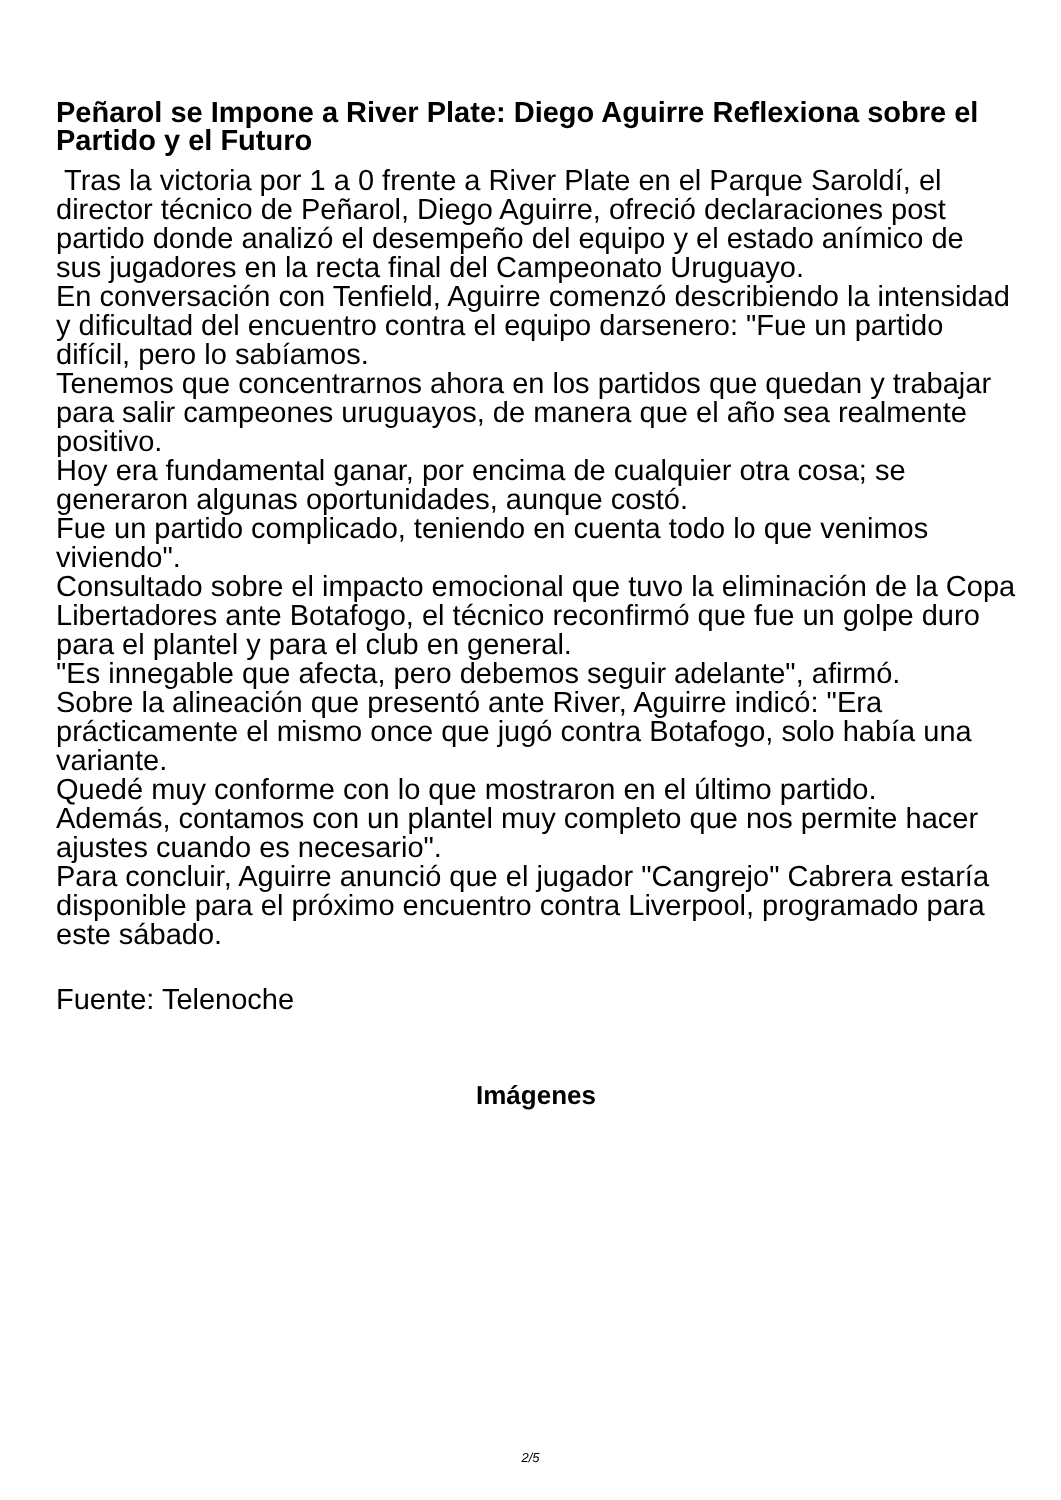Peñarol se Impone a River Plate: Diego Aguirre Reflexiona sobre el Partido y el Futuro
Tras la victoria por 1 a 0 frente a River Plate en el Parque Saroldí, el director técnico de Peñarol, Diego Aguirre, ofreció declaraciones post partido donde analizó el desempeño del equipo y el estado anímico de sus jugadores en la recta final del Campeonato Uruguayo.
En conversación con Tenfield, Aguirre comenzó describiendo la intensidad y dificultad del encuentro contra el equipo darsenero: "Fue un partido difícil, pero lo sabíamos.
Tenemos que concentrarnos ahora en los partidos que quedan y trabajar para salir campeones uruguayos, de manera que el año sea realmente positivo.
Hoy era fundamental ganar, por encima de cualquier otra cosa; se generaron algunas oportunidades, aunque costó.
Fue un partido complicado, teniendo en cuenta todo lo que venimos viviendo".
Consultado sobre el impacto emocional que tuvo la eliminación de la Copa Libertadores ante Botafogo, el técnico reconfirmó que fue un golpe duro para el plantel y para el club en general.
"Es innegable que afecta, pero debemos seguir adelante", afirmó.
Sobre la alineación que presentó ante River, Aguirre indicó: "Era prácticamente el mismo once que jugó contra Botafogo, solo había una variante.
Quedé muy conforme con lo que mostraron en el último partido.
Además, contamos con un plantel muy completo que nos permite hacer ajustes cuando es necesario".
Para concluir, Aguirre anunció que el jugador "Cangrejo" Cabrera estaría disponible para el próximo encuentro contra Liverpool, programado para este sábado.
Fuente: Telenoche
Imágenes
2/5